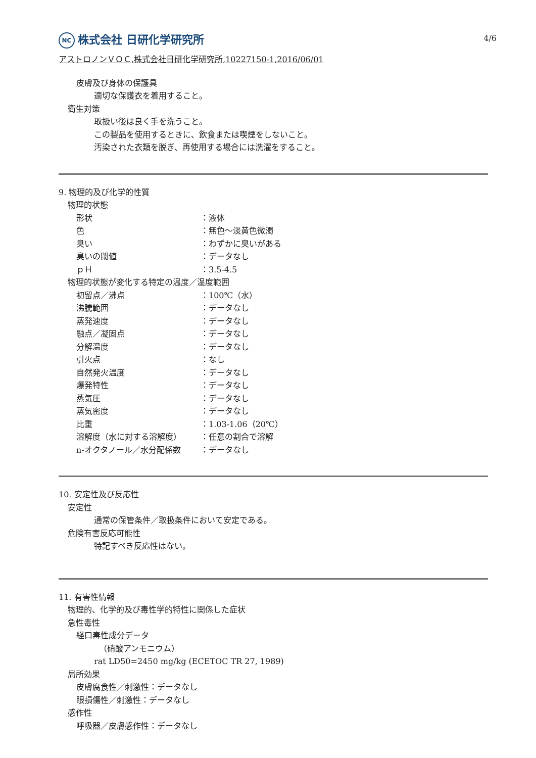4/6
NC 株式会社 日研化学研究所
アストロノンＶＯＣ,株式会社日研化学研究所,10227150-1,2016/06/01
皮膚及び身体の保護具
適切な保護衣を着用すること。
衛生対策
取扱い後は良く手を洗うこと。
この製品を使用するときに、飲食または喫煙をしないこと。
汚染された衣類を脱ぎ、再使用する場合には洗濯をすること。
9. 物理的及び化学的性質
物理的状態
| 形状 | ：液体 |
| 色 | ：無色～淡黄色微濁 |
| 臭い | ：わずかに臭いがある |
| 臭いの閾値 | ：データなし |
| ｐＨ | ：3.5-4.5 |
物理的状態が変化する特定の温度／温度範囲
| 初留点／沸点 | ：100℃（水） |
| 沸騰範囲 | ：データなし |
| 蒸発速度 | ：データなし |
| 融点／凝固点 | ：データなし |
| 分解温度 | ：データなし |
| 引火点 | ：なし |
| 自然発火温度 | ：データなし |
| 爆発特性 | ：データなし |
| 蒸気圧 | ：データなし |
| 蒸気密度 | ：データなし |
| 比重 | ：1.03-1.06（20℃） |
| 溶解度（水に対する溶解度） | ：任意の割合で溶解 |
| n-オクタノール／水分配係数 | ：データなし |
10. 安定性及び反応性
安定性
通常の保管条件／取扱条件において安定である。
危険有害反応可能性
特記すべき反応性はない。
11. 有害性情報
物理的、化学的及び毒性学的特性に関係した症状
急性毒性
経口毒性成分データ
（硝酸アンモニウム）
rat LD50=2450 mg/kg (ECETOC TR 27, 1989)
局所効果
皮膚腐食性／刺激性：データなし
眼損傷性／刺激性：データなし
感作性
呼吸器／皮膚感作性：データなし